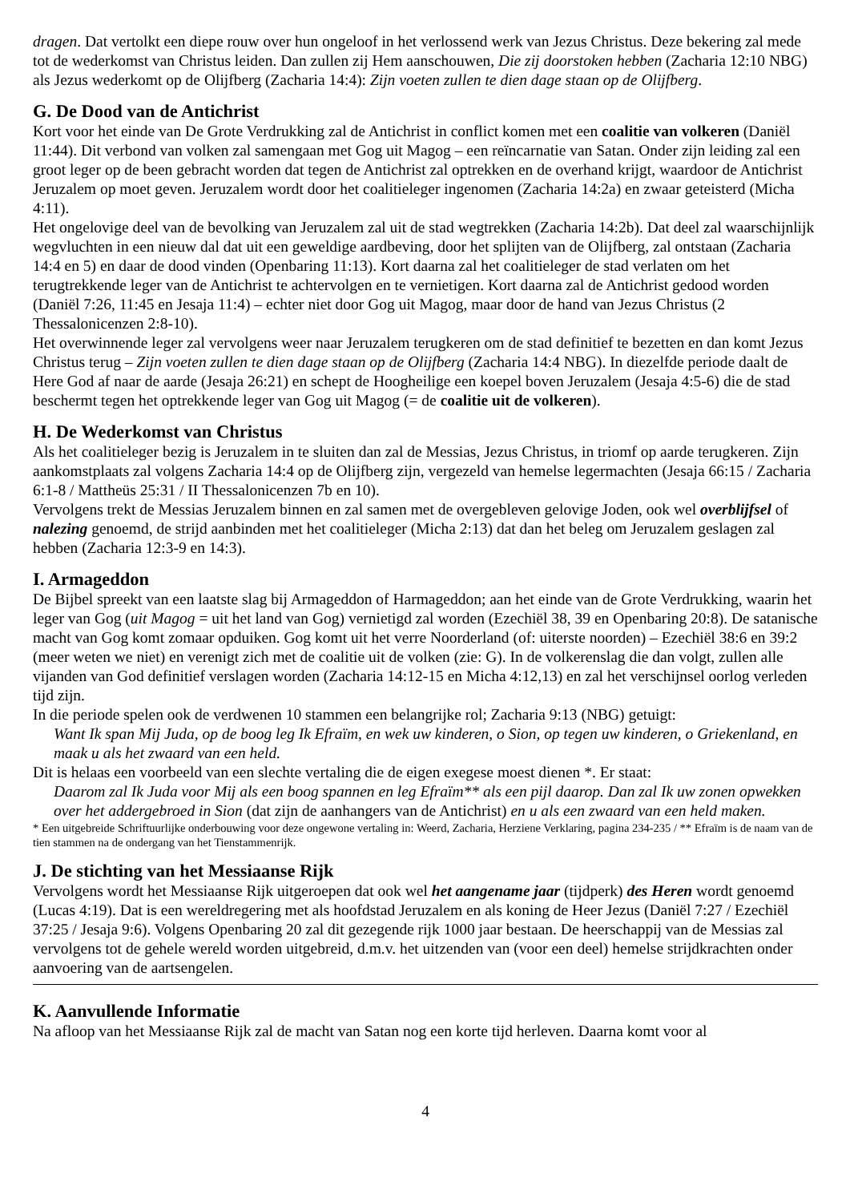dragen. Dat vertolkt een diepe rouw over hun ongeloof in het verlossend werk van Jezus Christus. Deze bekering zal mede tot de wederkomst van Christus leiden. Dan zullen zij Hem aanschouwen, Die zij doorstoken hebben (Zacharia 12:10 NBG) als Jezus wederkomt op de Olijfberg (Zacharia 14:4): Zijn voeten zullen te dien dage staan op de Olijfberg.
G. De Dood van de Antichrist
Kort voor het einde van De Grote Verdrukking zal de Antichrist in conflict komen met een coalitie van volkeren (Daniël 11:44). Dit verbond van volken zal samengaan met Gog uit Magog – een reïncarnatie van Satan. Onder zijn leiding zal een groot leger op de been gebracht worden dat tegen de Antichrist zal optrekken en de overhand krijgt, waardoor de Antichrist Jeruzalem op moet geven. Jeruzalem wordt door het coalitieleger ingenomen (Zacharia 14:2a) en zwaar geteisterd (Micha 4:11).
Het ongelovige deel van de bevolking van Jeruzalem zal uit de stad wegtrekken (Zacharia 14:2b). Dat deel zal waarschijnlijk wegvluchten in een nieuw dal dat uit een geweldige aardbeving, door het splijten van de Olijfberg, zal ontstaan (Zacharia 14:4 en 5) en daar de dood vinden (Openbaring 11:13). Kort daarna zal het coalitieleger de stad verlaten om het terugtrekkende leger van de Antichrist te achtervolgen en te vernietigen. Kort daarna zal de Antichrist gedood worden (Daniël 7:26, 11:45 en Jesaja 11:4) – echter niet door Gog uit Magog, maar door de hand van Jezus Christus (2 Thessalonicenzen 2:8-10).
Het overwinnende leger zal vervolgens weer naar Jeruzalem terugkeren om de stad definitief te bezetten en dan komt Jezus Christus terug – Zijn voeten zullen te dien dage staan op de Olijfberg (Zacharia 14:4 NBG). In diezelfde periode daalt de Here God af naar de aarde (Jesaja 26:21) en schept de Hoogheilige een koepel boven Jeruzalem (Jesaja 4:5-6) die de stad beschermt tegen het optrekkende leger van Gog uit Magog (= de coalitie uit de volkeren).
H. De Wederkomst van Christus
Als het coalitieleger bezig is Jeruzalem in te sluiten dan zal de Messias, Jezus Christus, in triomf op aarde terugkeren. Zijn aankomstplaats zal volgens Zacharia 14:4 op de Olijfberg zijn, vergezeld van hemelse legermachten (Jesaja 66:15 / Zacharia 6:1-8 / Mattheüs 25:31 / II Thessalonicenzen 7b en 10).
Vervolgens trekt de Messias Jeruzalem binnen en zal samen met de overgebleven gelovige Joden, ook wel overblijfsel of nalezing genoemd, de strijd aanbinden met het coalitieleger (Micha 2:13) dat dan het beleg om Jeruzalem geslagen zal hebben (Zacharia 12:3-9 en 14:3).
I. Armageddon
De Bijbel spreekt van een laatste slag bij Armageddon of Harmageddon; aan het einde van de Grote Verdrukking, waarin het leger van Gog (uit Magog = uit het land van Gog) vernietigd zal worden (Ezechiël 38, 39 en Openbaring 20:8). De satanische macht van Gog komt zomaar opduiken. Gog komt uit het verre Noorderland (of: uiterste noorden) – Ezechiël 38:6 en 39:2 (meer weten we niet) en verenigt zich met de coalitie uit de volken (zie: G). In de volkerenslag die dan volgt, zullen alle vijanden van God definitief verslagen worden (Zacharia 14:12-15 en Micha 4:12,13) en zal het verschijnsel oorlog verleden tijd zijn.
In die periode spelen ook de verdwenen 10 stammen een belangrijke rol; Zacharia 9:13 (NBG) getuigt:
Want Ik span Mij Juda, op de boog leg Ik Efraïm, en wek uw kinderen, o Sion, op tegen uw kinderen, o Griekenland, en maak u als het zwaard van een held.
Dit is helaas een voorbeeld van een slechte vertaling die de eigen exegese moest dienen *. Er staat:
Daarom zal Ik Juda voor Mij als een boog spannen en leg Efraïm** als een pijl daarop. Dan zal Ik uw zonen opwekken over het addergebroed in Sion (dat zijn de aanhangers van de Antichrist) en u als een zwaard van een held maken.
* Een uitgebreide Schriftuurlijke onderbouwing voor deze ongewone vertaling in: Weerd, Zacharia, Herziene Verklaring, pagina 234-235 / ** Efraïm is de naam van de tien stammen na de ondergang van het Tienstammenrijk.
J. De stichting van het Messiaanse Rijk
Vervolgens wordt het Messiaanse Rijk uitgeroepen dat ook wel het aangename jaar (tijdperk) des Heren wordt genoemd (Lucas 4:19). Dat is een wereldregering met als hoofdstad Jeruzalem en als koning de Heer Jezus (Daniël 7:27 / Ezechiël 37:25 / Jesaja 9:6). Volgens Openbaring 20 zal dit gezegende rijk 1000 jaar bestaan. De heerschappij van de Messias zal vervolgens tot de gehele wereld worden uitgebreid, d.m.v. het uitzenden van (voor een deel) hemelse strijdkrachten onder aanvoering van de aartsengelen.
K. Aanvullende Informatie
Na afloop van het Messiaanse Rijk zal de macht van Satan nog een korte tijd herleven. Daarna komt voor al
4